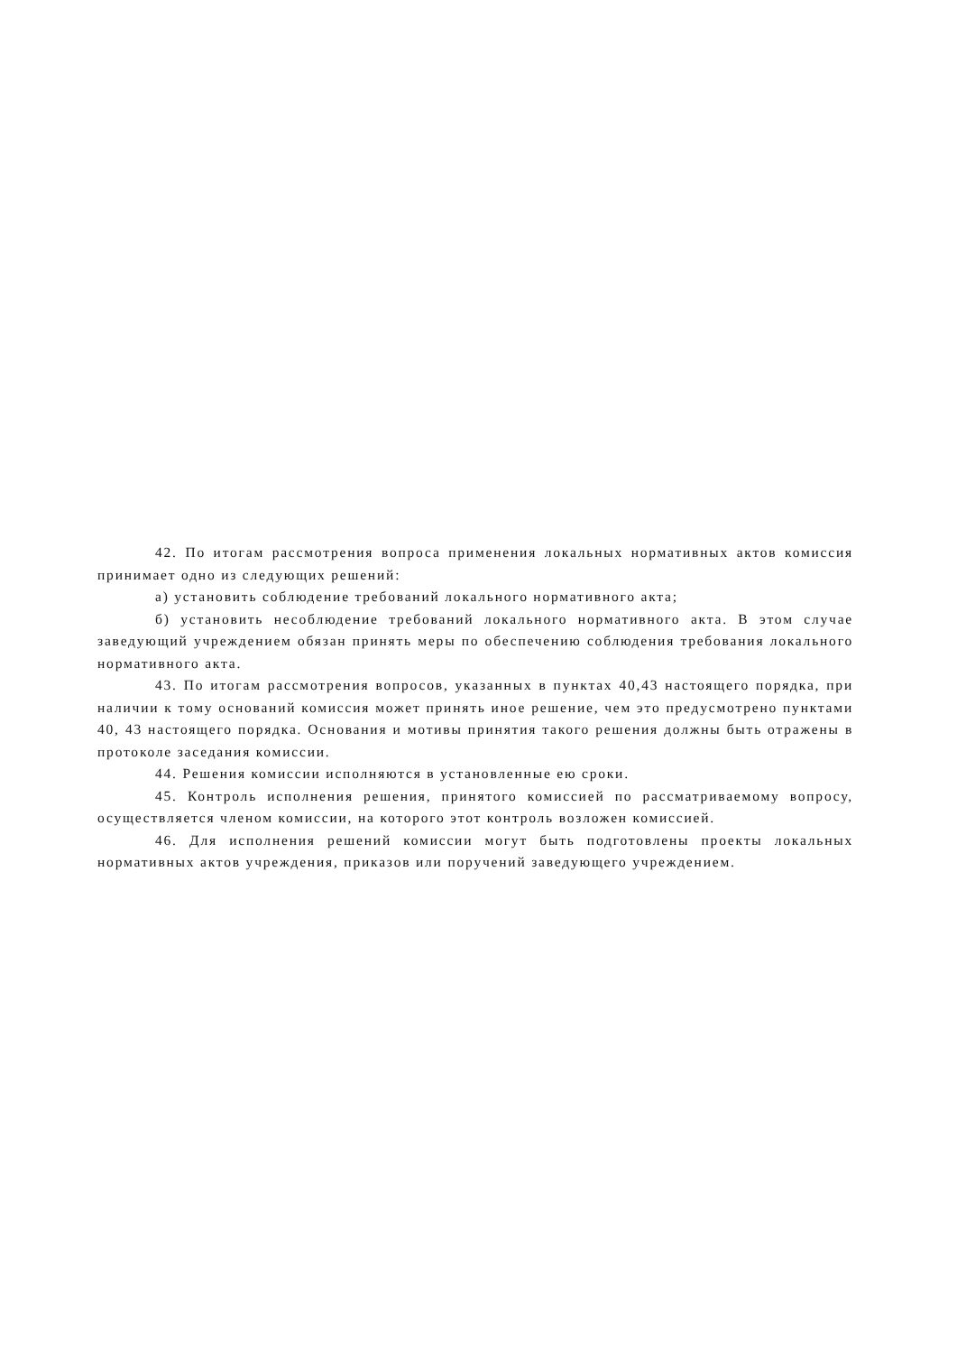42. По итогам рассмотрения вопроса применения локальных нормативных актов комиссия принимает одно из следующих решений:
а) установить соблюдение требований локального нормативного акта;
б) установить несоблюдение требований локального нормативного акта. В этом случае заведующий учреждением обязан принять меры по обеспечению соблюдения требования локального нормативного акта.
43. По итогам рассмотрения вопросов, указанных в пунктах 40,43 настоящего порядка, при наличии к тому оснований комиссия может принять иное решение, чем это предусмотрено пунктами 40, 43 настоящего порядка. Основания и мотивы принятия такого решения должны быть отражены в протоколе заседания комиссии.
44. Решения комиссии исполняются в установленные ею сроки.
45. Контроль исполнения решения, принятого комиссией по рассматриваемому вопросу, осуществляется членом комиссии, на которого этот контроль возложен комиссией.
46. Для исполнения решений комиссии могут быть подготовлены проекты локальных нормативных актов учреждения, приказов или поручений заведующего учреждением.